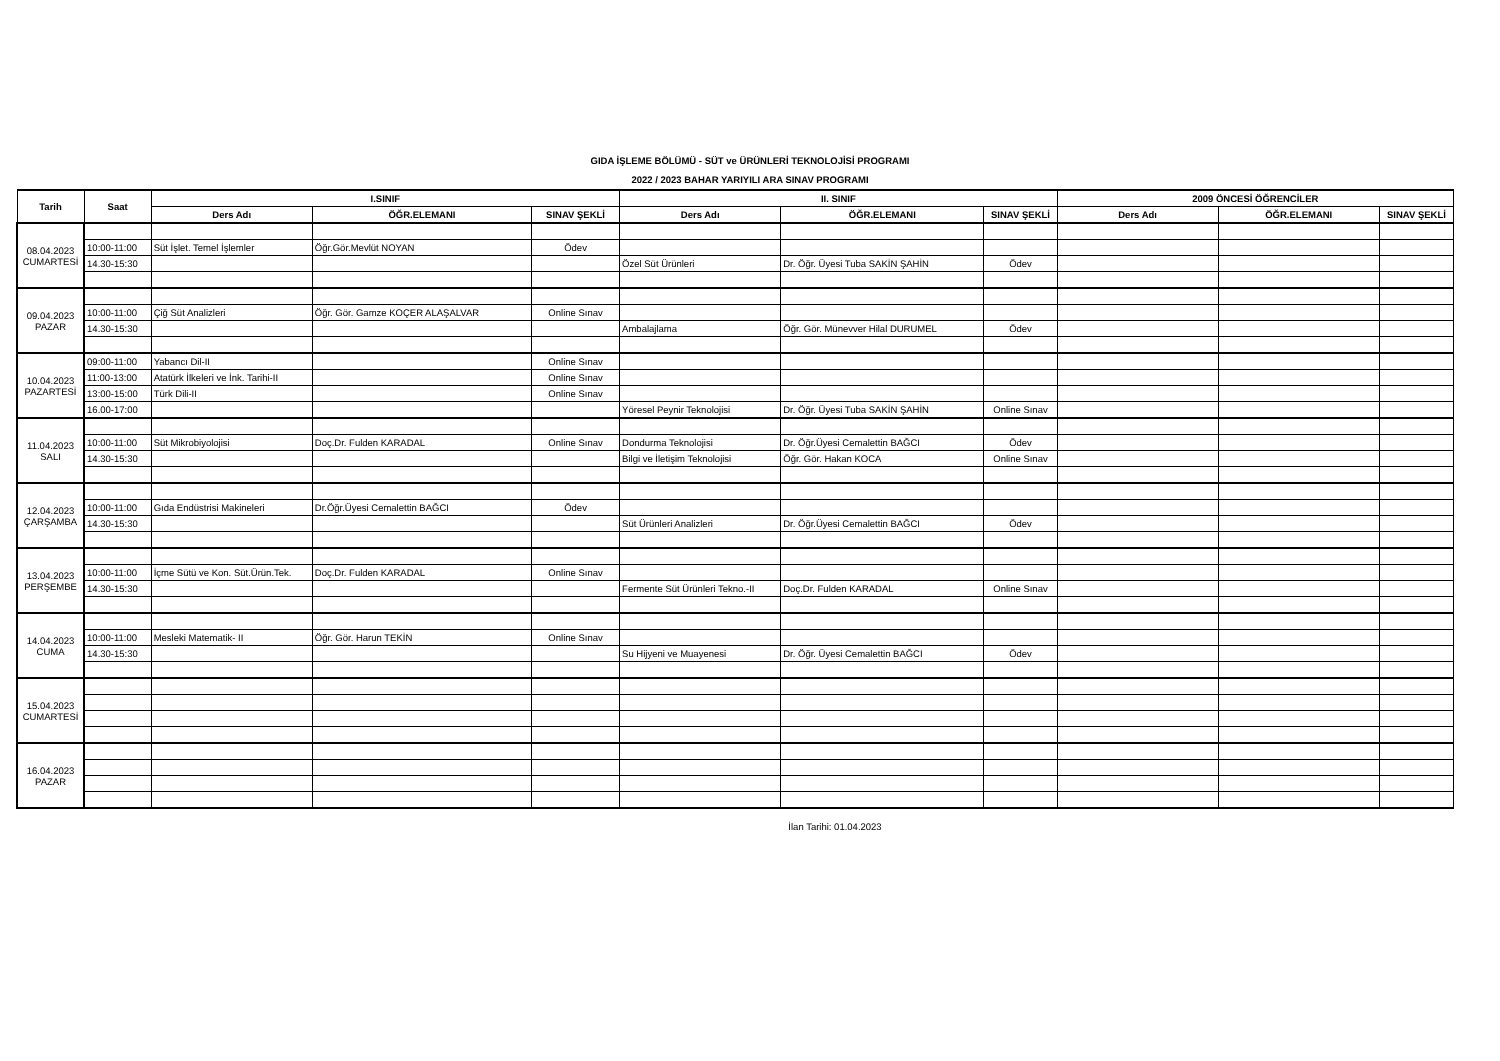GIDA İŞLEME BÖLÜMÜ - SÜT ve ÜRÜNLERİ TEKNOLOJİSİ PROGRAMI
2022 / 2023 BAHAR YARIYILI ARA SINAV PROGRAMI
| Tarih | Saat | I.SINIF | | | II. SINIF | | | 2009 ÖNCESİ ÖĞRENCİLER | | |
| --- | --- | --- | --- | --- | --- | --- | --- | --- | --- | --- |
| | | Ders Adı | ÖĞR.ELEMANI | SINAV ŞEKLİ | Ders Adı | ÖĞR.ELEMANI | SINAV ŞEKLİ | Ders Adı | ÖĞR.ELEMANI | SINAV ŞEKLİ |
| 08.04.2023 CUMARTESİ | | | | | | | | | | |
| | 10:00-11:00 | Süt İşlet. Temel İşlemler | Öğr.Gör.Mevlüt NOYAN | Ödev | | | | | | |
| | 14.30-15:30 | | | | Özel Süt Ürünleri | Dr. Öğr. Üyesi Tuba SAKİN ŞAHİN | Ödev | | | |
| 09.04.2023 PAZAR | | | | | | | | | | |
| | 10:00-11:00 | Çiğ Süt Analizleri | Öğr. Gör. Gamze KOÇER ALAŞALVAR | Online Sınav | | | | | | |
| | 14.30-15:30 | | | | Ambalajlama | Öğr. Gör. Münevver Hilal DURUMEL | Ödev | | | |
| 10.04.2023 PAZARTESİ | 09:00-11:00 | Yabancı Dil-II | | Online Sınav | | | | | | |
| | 11:00-13:00 | Atatürk İlkeleri ve İnk. Tarihi-II | | Online Sınav | | | | | | |
| | 13:00-15:00 | Türk Dili-II | | Online Sınav | | | | | | |
| | 16.00-17:00 | | | | Yöresel Peynir Teknolojisi | Dr. Öğr. Üyesi Tuba SAKİN ŞAHİN | Online Sınav | | | |
| 11.04.2023 SALI | | | | | | | | | | |
| | 10:00-11:00 | Süt Mikrobiyolojisi | Doç.Dr. Fulden KARADAL | Online Sınav | Dondurma Teknolojisi | Dr. Öğr.Üyesi Cemalettin BAĞCI | Ödev | | | |
| | 14.30-15:30 | | | | Bilgi ve İletişim Teknolojisi | Öğr. Gör. Hakan KOCA | Online Sınav | | | |
| 12.04.2023 ÇARŞAMBA | | | | | | | | | | |
| | 10:00-11:00 | Gıda Endüstrisi Makineleri | Dr.Öğr.Üyesi Cemalettin BAĞCI | Ödev | | | | | | |
| | 14.30-15:30 | | | | Süt Ürünleri Analizleri | Dr. Öğr.Üyesi Cemalettin BAĞCI | Ödev | | | |
| 13.04.2023 PERŞEMBE | | | | | | | | | | |
| | 10:00-11:00 | İçme Sütü ve Kon. Süt.Ürün.Tek. | Doç.Dr. Fulden KARADAL | Online Sınav | | | | | | |
| | 14.30-15:30 | | | | Fermente Süt Ürünleri Tekno.-II | Doç.Dr. Fulden KARADAL | Online Sınav | | | |
| 14.04.2023 CUMA | | | | | | | | | | |
| | 10:00-11:00 | Mesleki Matematik- II | Öğr. Gör. Harun TEKİN | Online Sınav | | | | | | |
| | 14.30-15:30 | | | | Su Hijyeni ve Muayenesi | Dr. Öğr. Üyesi Cemalettin BAĞCI | Ödev | | | |
| 15.04.2023 CUMARTESİ | | | | | | | | | | |
| 16.04.2023 PAZAR | | | | | | | | | | |
İlan Tarihi: 01.04.2023